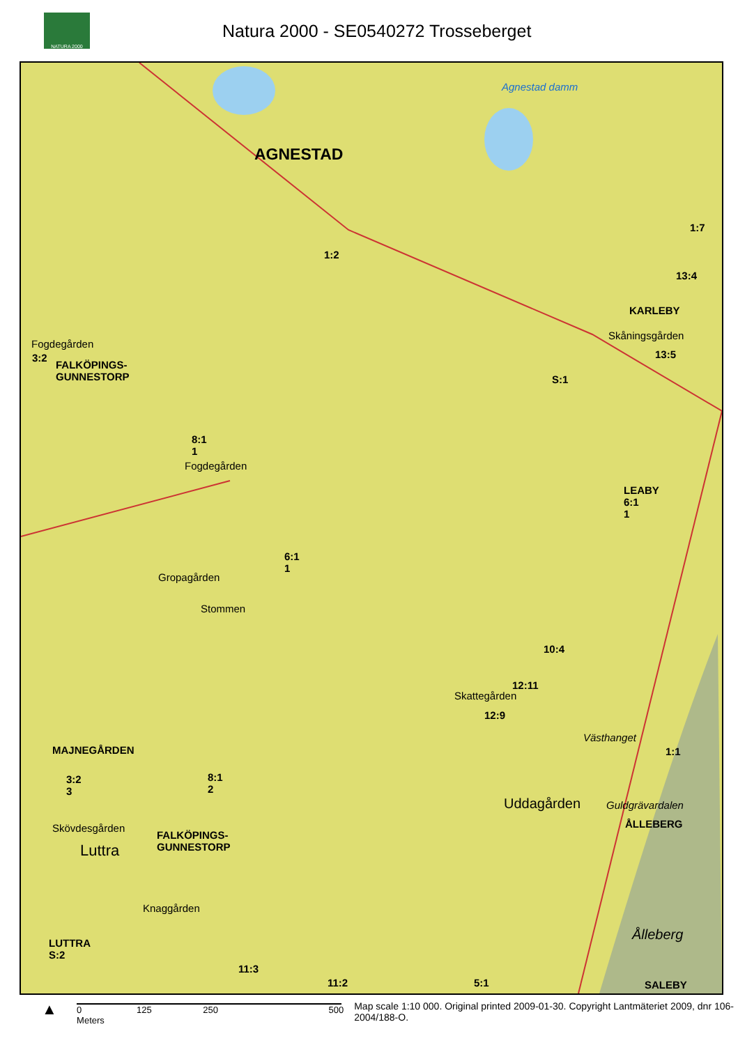NATURA 2000
Natura 2000 - SE0540272 Trosseberget
AGNESTAD
Agnestad damm
1:2
1:7
13:4
KARLEBY
Skåningsgården
13:5
S:1
Fogdegården
3:2
FALKÖPINGS-
GUNNESTORP
8:1
1
Fogdegården
LEABY
6:1
1
6:1
1
Gropagården
Stommen
10:4
12:11
Skattegården
12:9
Västhanget
MAJNEGÅRDEN
3:2
3
8:1
2
1:1
Uddagården Guldgrävardalen
ÅLLEBERG Skövdesgården
Luttra
FALKÖPINGS-
GUNNESTORP
Knaggården
Ålleberg
LUTTRA
S:2
11:3
5:1 11:2 SALEBY
▲
0 125 250 500 Meters
Map scale 1:10 000. Original printed 2009-01-30. Copyright Lantmäteriet 2009, dnr 106-2004/188-O.